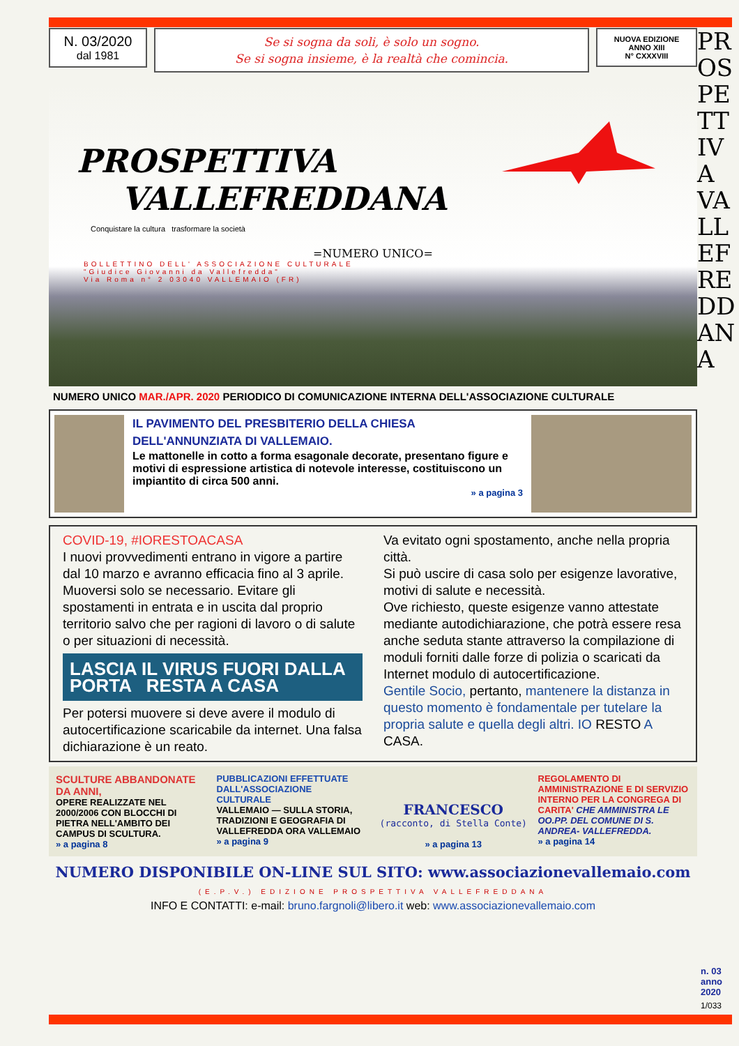N. 03/2020
dal 1981
Se si sogna da soli, è solo un sogno.
Se si sogna insieme, è la realtà che comincia.
NUOVA EDIZIONE
ANNO XIII
N° CXXXVIII
PROSPETTIVA
VALLEFREDDANA
Conquistare la cultura trasformare la società
=NUMERO UNICO=
BOLLETTINO DELL' ASSOCIAZIONE CULTURALE
"Giudice Giovanni da Vallefredda"
Via Roma n° 2 03040 VALLEMAIO (FR)
NUMERO UNICO MAR./APR. 2020 PERIODICO DI COMUNICAZIONE INTERNA DELL'ASSOCIAZIONE CULTURALE
IL PAVIMENTO DEL PRESBITERIO DELLA CHIESA
DELL'ANNUNZIATA DI VALLEMAIO.
Le mattonelle in cotto a forma esagonale decorate, presentano figure e motivi di espressione artistica di notevole interesse, costituiscono un impiantito di circa 500 anni.
» a pagina 3
COVID-19, #IORESTOACASA
I nuovi provvedimenti entrano in vigore a partire dal 10 marzo e avranno efficacia fino al 3 aprile.
Muoversi solo se necessario. Evitare gli spostamenti in entrata e in uscita dal proprio territorio salvo che per ragioni di lavoro o di salute o per situazioni di necessità.
LASCIA IL VIRUS FUORI DALLA PORTA RESTA A CASA
Per potersi muovere si deve avere il modulo di autocertificazione scaricabile da internet. Una falsa dichiarazione è un reato.
Va evitato ogni spostamento, anche nella propria città.
Si può uscire di casa solo per esigenze lavorative, motivi di salute e necessità.
Ove richiesto, queste esigenze vanno attestate mediante autodichiarazione, che potrà essere resa anche seduta stante attraverso la compilazione di moduli forniti dalle forze di polizia o scaricati da Internet modulo di autocertificazione.
Gentile Socio, pertanto, mantenere la distanza in questo momento è fondamentale per tutelare la propria salute e quella degli altri. IO RESTO A CASA.
SCULTURE ABBANDONATE DA ANNI,
OPERE REALIZZATE NEL 2000/2006 CON BLOCCHI DI PIETRA NELL'AMBITO DEI CAMPUS DI SCULTURA.
» a pagina 8
PUBBLICAZIONI EFFETTUATE DALL'ASSOCIAZIONE CULTURALE
VALLEMAIO — SULLA STORIA, TRADIZIONI E GEOGRAFIA DI VALLEFREDDA ORA VALLEMAIO
» a pagina 9
FRANCESCO
(racconto, di Stella Conte)
» a pagina 13
REGOLAMENTO DI AMMINISTRAZIONE E DI SERVIZIO INTERNO PER LA CONGREGA DI CARITA' CHE AMMINISTRA LE OO.PP. DEL COMUNE DI S. ANDREA- VALLEFREDDA.
» a pagina 14
NUMERO DISPONIBILE ON-LINE SUL SITO: www.associazionevallemaio.com
(E.P.V.) EDIZIONE PROSPETTIVA VALLEFREDDANA
INFO E CONTATTI: e-mail: bruno.fargnoli@libero.it web: www.associazionevallemaio.com
PROSPETTIVA VALLEFREDDANA
n. 03
anno
2020
1/033